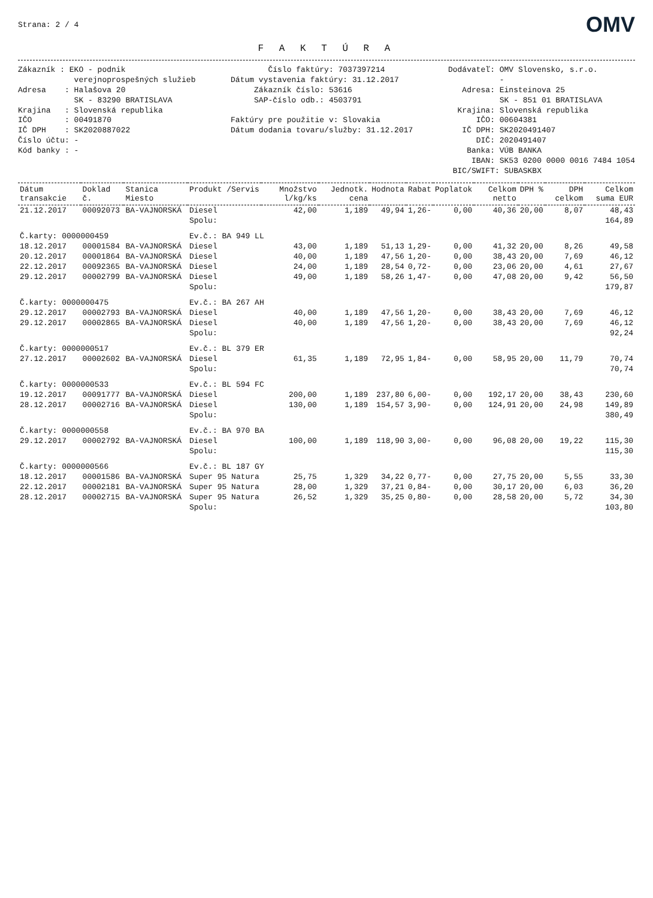Strana: 2 / 4 OMV
F A K T Ú R A
Zákazník : EKO - podnik verejnoprospešných služieb Adresa : Halašova 20 SK - 83290 BRATISLAVA Krajina : Slovenská republika IČO : 00491870 IČ DPH : SK2020887022 Číslo účtu: - Kód banky : -
Číslo faktúry: 7037397214 Dátum vystavenia faktúry: 31.12.2017 Zákazník číslo: 53616 SAP-číslo odb.: 4503791 Faktúry pre použitie v: Slovakia Dátum dodania tovaru/služby: 31.12.2017
Dodávateľ: OMV Slovensko, s.r.o. - Adresa: Einsteinova 25 SK - 851 01 BRATISLAVA Krajina: Slovenská republika IČO: 00604381 IČ DPH: SK2020491407 DIČ: 2020491407 Banka: VÚB BANKA IBAN: SK53 0200 0000 0016 7484 1054 BIC/SWIFT: SUBASKBX
| Dátum transakcie | Doklad č. | Stanica Miesto | Produkt /Servis | Množstvo l/kg/ks | Jednotk. cena | Hodnota | Rabat | Poplatok | Celkom netto | DPH % | DPH celkom | Celkom suma EUR |
| --- | --- | --- | --- | --- | --- | --- | --- | --- | --- | --- | --- | --- |
| 21.12.2017 | 00092073 | BA-VAJNORSKÁ | Diesel | 42,00 | 1,189 | 49,94 | 1,26- | 0,00 | 40,36 | 20,00 | 8,07 | 48,43 |
| | | | Spolu: | | | | | | | | | 164,89 |
| Č.karty: 0000000459 | | | Ev.č.: BA 949 LL | | | | | | | | | |
| 18.12.2017 | 00001584 | BA-VAJNORSKÁ | Diesel | 43,00 | 1,189 | 51,13 | 1,29- | 0,00 | 41,32 | 20,00 | 8,26 | 49,58 |
| 20.12.2017 | 00001864 | BA-VAJNORSKÁ | Diesel | 40,00 | 1,189 | 47,56 | 1,20- | 0,00 | 38,43 | 20,00 | 7,69 | 46,12 |
| 22.12.2017 | 00092365 | BA-VAJNORSKÁ | Diesel | 24,00 | 1,189 | 28,54 | 0,72- | 0,00 | 23,06 | 20,00 | 4,61 | 27,67 |
| 29.12.2017 | 00002799 | BA-VAJNORSKÁ | Diesel | 49,00 | 1,189 | 58,26 | 1,47- | 0,00 | 47,08 | 20,00 | 9,42 | 56,50 |
| | | | Spolu: | | | | | | | | | 179,87 |
| Č.karty: 0000000475 | | | Ev.č.: BA 267 AH | | | | | | | | | |
| 29.12.2017 | 00002793 | BA-VAJNORSKÁ | Diesel | 40,00 | 1,189 | 47,56 | 1,20- | 0,00 | 38,43 | 20,00 | 7,69 | 46,12 |
| 29.12.2017 | 00002865 | BA-VAJNORSKÁ | Diesel | 40,00 | 1,189 | 47,56 | 1,20- | 0,00 | 38,43 | 20,00 | 7,69 | 46,12 |
| | | | Spolu: | | | | | | | | | 92,24 |
| Č.karty: 0000000517 | | | Ev.č.: BL 379 ER | | | | | | | | | |
| 27.12.2017 | 00002602 | BA-VAJNORSKÁ | Diesel | 61,35 | 1,189 | 72,95 | 1,84- | 0,00 | 58,95 | 20,00 | 11,79 | 70,74 |
| | | | Spolu: | | | | | | | | | 70,74 |
| Č.karty: 0000000533 | | | Ev.č.: BL 594 FC | | | | | | | | | |
| 19.12.2017 | 00091777 | BA-VAJNORSKÁ | Diesel | 200,00 | 1,189 | 237,80 | 6,00- | 0,00 | 192,17 | 20,00 | 38,43 | 230,60 |
| 28.12.2017 | 00002716 | BA-VAJNORSKÁ | Diesel | 130,00 | 1,189 | 154,57 | 3,90- | 0,00 | 124,91 | 20,00 | 24,98 | 149,89 |
| | | | Spolu: | | | | | | | | | 380,49 |
| Č.karty: 0000000558 | | | Ev.č.: BA 970 BA | | | | | | | | | |
| 29.12.2017 | 00002792 | BA-VAJNORSKÁ | Diesel | 100,00 | 1,189 | 118,90 | 3,00- | 0,00 | 96,08 | 20,00 | 19,22 | 115,30 |
| | | | Spolu: | | | | | | | | | 115,30 |
| Č.karty: 0000000566 | | | Ev.č.: BL 187 GY | | | | | | | | | |
| 18.12.2017 | 00001586 | BA-VAJNORSKÁ | Super 95 Natura | 25,75 | 1,329 | 34,22 | 0,77- | 0,00 | 27,75 | 20,00 | 5,55 | 33,30 |
| 22.12.2017 | 00002181 | BA-VAJNORSKÁ | Super 95 Natura | 28,00 | 1,329 | 37,21 | 0,84- | 0,00 | 30,17 | 20,00 | 6,03 | 36,20 |
| 28.12.2017 | 00002715 | BA-VAJNORSKÁ | Super 95 Natura | 26,52 | 1,329 | 35,25 | 0,80- | 0,00 | 28,58 | 20,00 | 5,72 | 34,30 |
| | | | Spolu: | | | | | | | | | 103,80 |